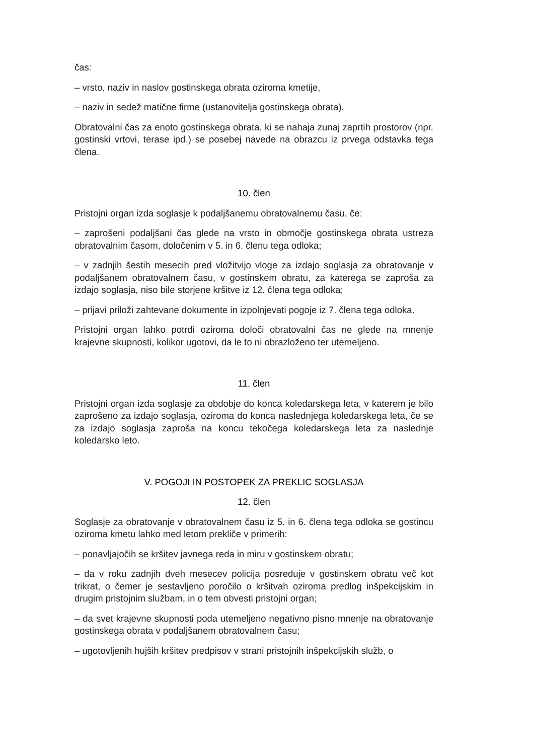čas:
– vrsto, naziv in naslov gostinskega obrata oziroma kmetije,
– naziv in sedež matične firme (ustanovitelja gostinskega obrata).
Obratovalni čas za enoto gostinskega obrata, ki se nahaja zunaj zaprtih prostorov (npr. gostinski vrtovi, terase ipd.) se posebej navede na obrazcu iz prvega odstavka tega člena.
10. člen
Pristojni organ izda soglasje k podaljšanemu obratovalnemu času, če:
– zaprošeni podaljšani čas glede na vrsto in območje gostinskega obrata ustreza obratovalnim časom, določenim v 5. in 6. členu tega odloka;
– v zadnjih šestih mesecih pred vložitvijo vloge za izdajo soglasja za obratovanje v podaljšanem obratovalnem času, v gostinskem obratu, za katerega se zaproša za izdajo soglasja, niso bile storjene kršitve iz 12. člena tega odloka;
– prijavi priloži zahtevane dokumente in izpolnjevati pogoje iz 7. člena tega odloka.
Pristojni organ lahko potrdi oziroma določi obratovalni čas ne glede na mnenje krajevne skupnosti, kolikor ugotovi, da le to ni obrazloženo ter utemeljeno.
11. člen
Pristojni organ izda soglasje za obdobje do konca koledarskega leta, v katerem je bilo zaprošeno za izdajo soglasja, oziroma do konca naslednjega koledarskega leta, če se za izdajo soglasja zaproša na koncu tekočega koledarskega leta za naslednje koledarsko leto.
V. POGOJI IN POSTOPEK ZA PREKLIC SOGLASJA
12. člen
Soglasje za obratovanje v obratovalnem času iz 5. in 6. člena tega odloka se gostincu oziroma kmetu lahko med letom prekliče v primerih:
– ponavljajočih se kršitev javnega reda in miru v gostinskem obratu;
– da v roku zadnjih dveh mesecev policija posreduje v gostinskem obratu več kot trikrat, o čemer je sestavljeno poročilo o kršitvah oziroma predlog inšpekcijskim in drugim pristojnim službam, in o tem obvesti pristojni organ;
– da svet krajevne skupnosti poda utemeljeno negativno pisno mnenje na obratovanje gostinskega obrata v podaljšanem obratovalnem času;
– ugotovljenih hujših kršitev predpisov v strani pristojnih inšpekcijskih služb, o